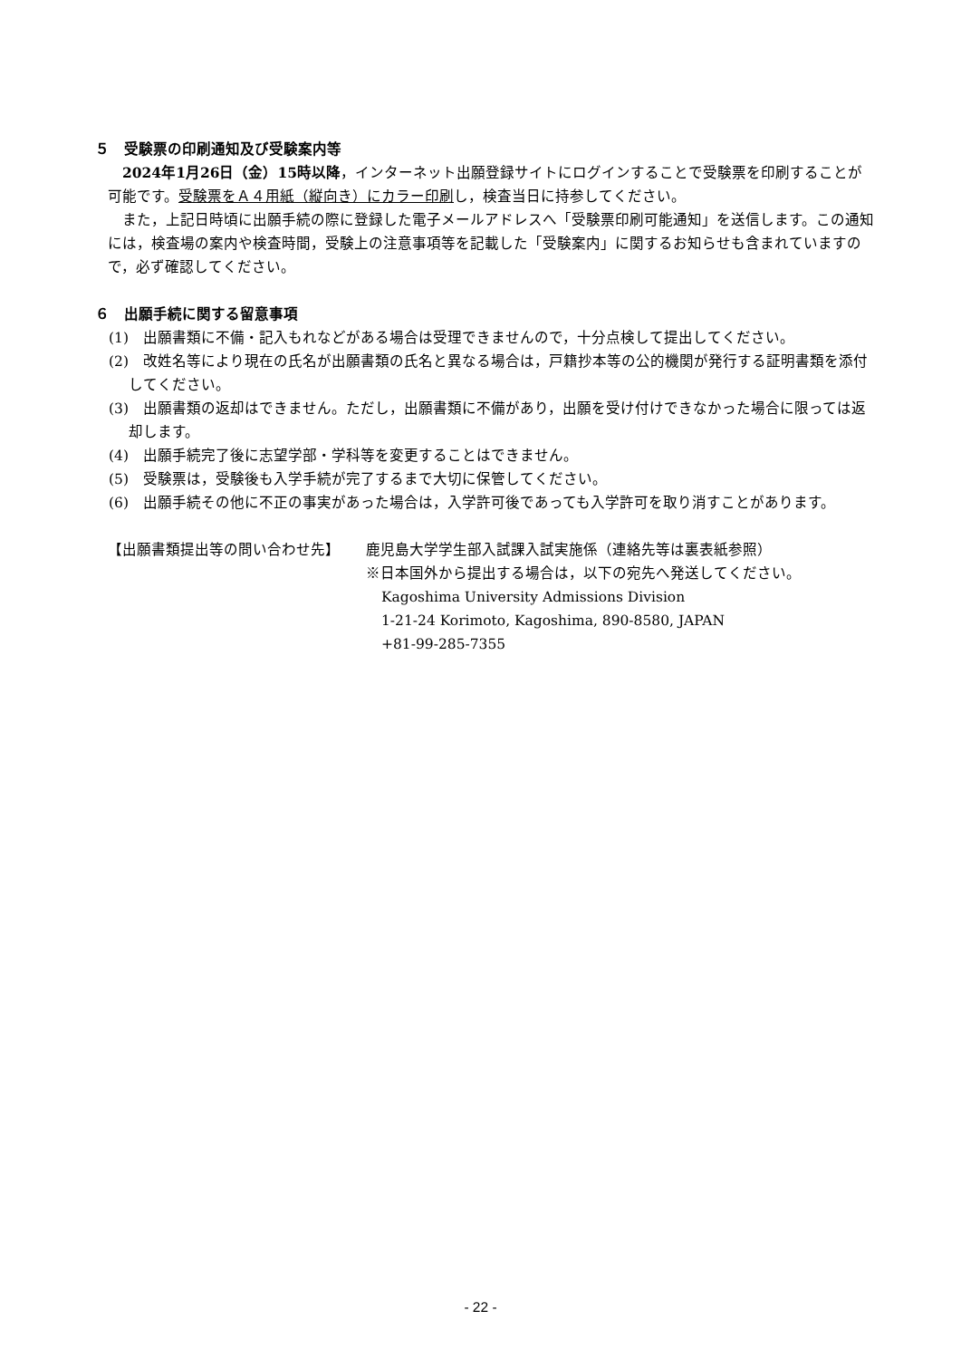５　受験票の印刷通知及び受験案内等
2024年1月26日（金）15時以降，インターネット出願登録サイトにログインすることで受験票を印刷することが可能です。受験票をＡ４用紙（縦向き）にカラー印刷し，検査当日に持参してください。
また，上記日時頃に出願手続の際に登録した電子メールアドレスへ「受験票印刷可能通知」を送信します。この通知には，検査場の案内や検査時間，受験上の注意事項等を記載した「受験案内」に関するお知らせも含まれていますので，必ず確認してください。
６　出願手続に関する留意事項
(1)　出願書類に不備・記入もれなどがある場合は受理できませんので，十分点検して提出してください。
(2)　改姓名等により現在の氏名が出願書類の氏名と異なる場合は，戸籍抄本等の公的機関が発行する証明書類を添付してください。
(3)　出願書類の返却はできません。ただし，出願書類に不備があり，出願を受け付けできなかった場合に限っては返却します。
(4)　出願手続完了後に志望学部・学科等を変更することはできません。
(5)　受験票は，受験後も入学手続が完了するまで大切に保管してください。
(6)　出願手続その他に不正の事実があった場合は，入学許可後であっても入学許可を取り消すことがあります。
【出願書類提出等の問い合わせ先】 鹿児島大学学生部入試課入試実施係（連絡先等は裏表紙参照）
※日本国外から提出する場合は，以下の宛先へ発送してください。
Kagoshima University Admissions Division
1-21-24 Korimoto, Kagoshima, 890-8580, JAPAN
+81-99-285-7355
- 22 -